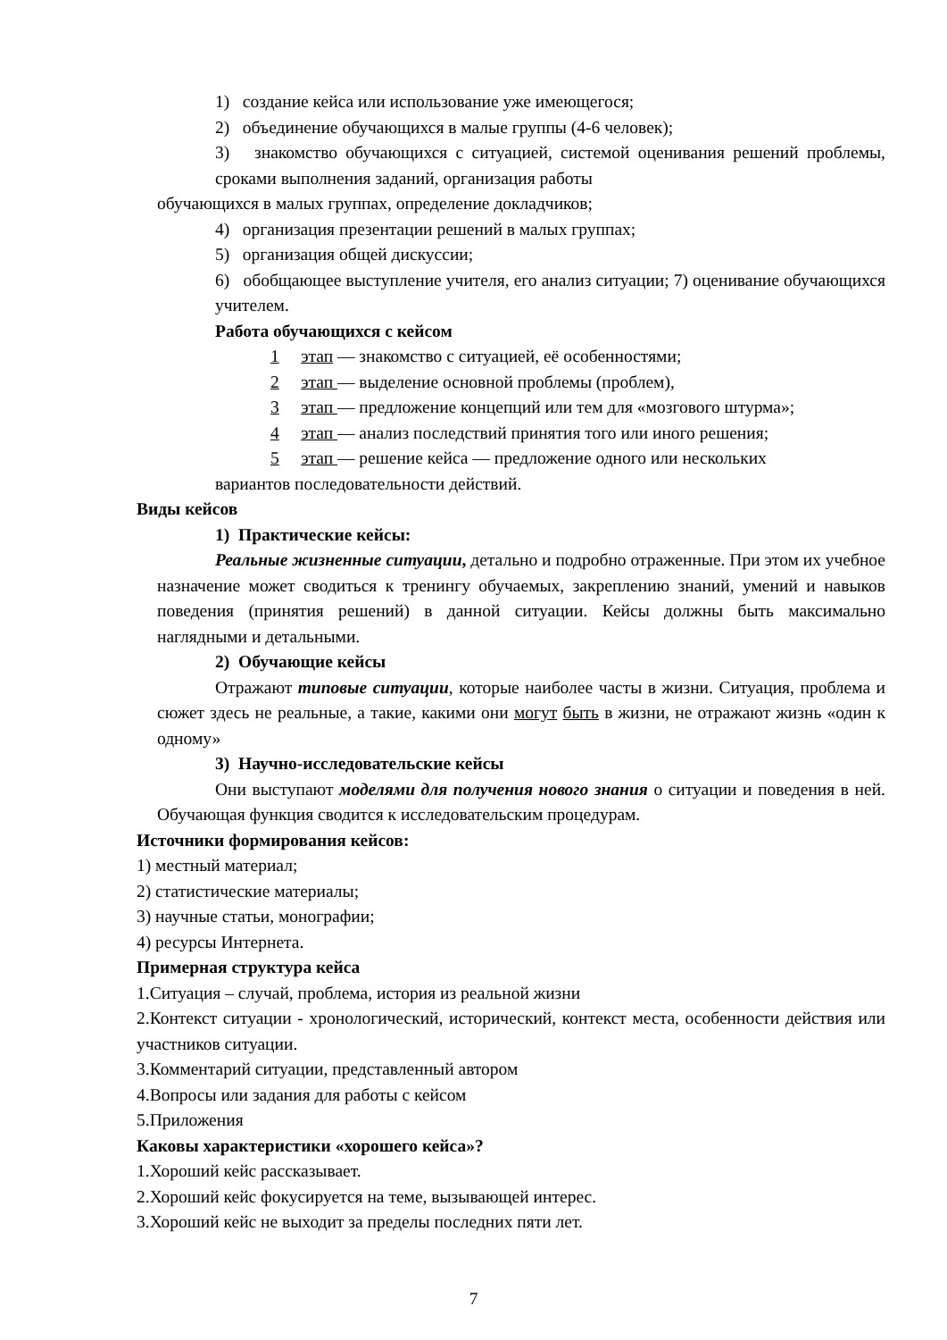1) создание кейса или использование уже имеющегося;
2) объединение обучающихся в малые группы (4-6 человек);
3) знакомство обучающихся с ситуацией, системой оценивания решений проблемы, сроками выполнения заданий, организация работы
обучающихся в малых группах, определение докладчиков;
4) организация презентации решений в малых группах;
5) организация общей дискуссии;
6) обобщающее выступление учителя, его анализ ситуации; 7) оценивание обучающихся учителем.
Работа обучающихся с кейсом
1 этап — знакомство с ситуацией, её особенностями;
2 этап — выделение основной проблемы (проблем),
3 этап — предложение концепций или тем для «мозгового штурма»;
4 этап — анализ последствий принятия того или иного решения;
5 этап — решение кейса — предложение одного или нескольких
вариантов последовательности действий.
Виды кейсов
1) Практические кейсы:
Реальные жизненные ситуации, детально и подробно отраженные. При этом их учебное назначение может сводиться к тренингу обучаемых, закреплению знаний, умений и навыков поведения (принятия решений) в данной ситуации. Кейсы должны быть максимально наглядными и детальными.
2) Обучающие кейсы
Отражают типовые ситуации, которые наиболее часты в жизни. Ситуация, проблема и сюжет здесь не реальные, а такие, какими они могут быть в жизни, не отражают жизнь «один к одному»
3) Научно-исследовательские кейсы
Они выступают моделями для получения нового знания о ситуации и поведения в ней. Обучающая функция сводится к исследовательским процедурам.
Источники формирования кейсов:
1) местный материал;
2) статистические материалы;
3) научные статьи, монографии;
4) ресурсы Интернета.
Примерная структура кейса
1.Ситуация – случай, проблема, история из реальной жизни
2.Контекст ситуации - хронологический, исторический, контекст места, особенности действия или участников ситуации.
3.Комментарий ситуации, представленный автором
4.Вопросы или задания для работы с кейсом
5.Приложения
Каковы характеристики «хорошего кейса»?
1.Хороший кейс рассказывает.
2.Хороший кейс фокусируется на теме, вызывающей интерес.
3.Хороший кейс не выходит за пределы последних пяти лет.
7